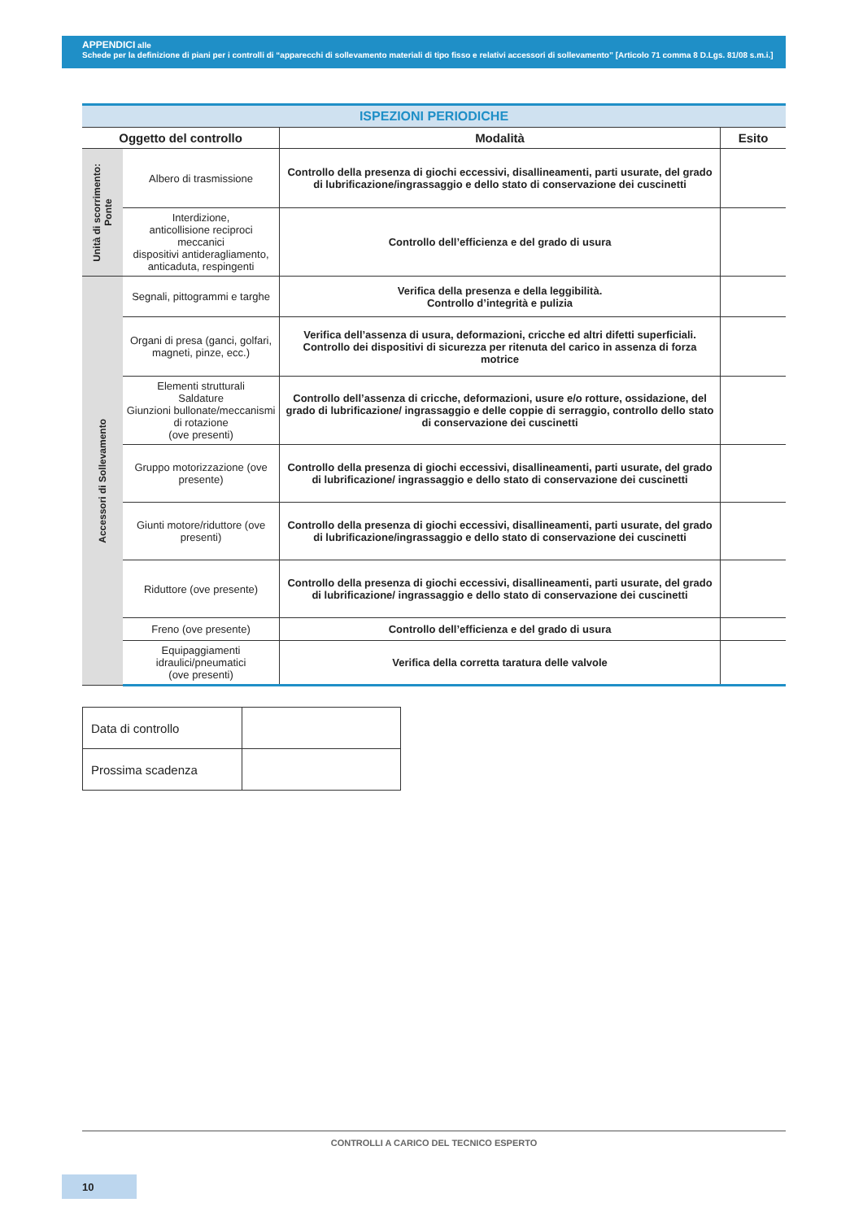APPENDICI alle
Schede per la definizione di piani per i controlli di “apparecchi di sollevamento materiali di tipo fisso e relativi accessori di sollevamento” [Articolo 71 comma 8 D.Lgs. 81/08 s.m.i.]
| ISPEZIONI PERIODICHE | | | |
| Oggetto del controllo | | Modalità | Esito |
| Unità di scorrimento: Ponte | Albero di trasmissione | Controllo della presenza di giochi eccessivi, disallineamenti, parti usurate, del grado di lubrificazione/ingrassaggio e dello stato di conservazione dei cuscinetti | |
| | Interdizione, anticollisione reciproci meccanici dispositivi antideragliamento, anticaduta, respingenti | Controllo dell’efficienza e del grado di usura | |
| Accessori di Sollevamento | Segnali, pittogrammi e targhe | Verifica della presenza e della leggibilità. Controllo d’integrità e pulizia | |
| | Organi di presa (ganci, golfari, magneti, pinze, ecc.) | Verifica dell’assenza di usura, deformazioni, cricche ed altri difetti superficiali. Controllo dei dispositivi di sicurezza per ritenuta del carico in assenza di forza motrice | |
| | Elementi strutturali Saldature Giunzioni bullonate/meccanismi di rotazione (ove presenti) | Controllo dell’assenza di cricche, deformazioni, usure e/o rotture, ossidazione, del grado di lubrificazione/ ingrassaggio e delle coppie di serraggio, controllo dello stato di conservazione dei cuscinetti | |
| | Gruppo motorizzazione (ove presente) | Controllo della presenza di giochi eccessivi, disallineamenti, parti usurate, del grado di lubrificazione/ ingrassaggio e dello stato di conservazione dei cuscinetti | |
| | Giunti motore/riduttore (ove presenti) | Controllo della presenza di giochi eccessivi, disallineamenti, parti usurate, del grado di lubrificazione/ingrassaggio e dello stato di conservazione dei cuscinetti | |
| | Riduttore (ove presente) | Controllo della presenza di giochi eccessivi, disallineamenti, parti usurate, del grado di lubrificazione/ ingrassaggio e dello stato di conservazione dei cuscinetti | |
| | Freno (ove presente) | Controllo dell’efficienza e del grado di usura | |
| | Equipaggiamenti idraulici/pneumatici (ove presenti) | Verifica della corretta taratura delle valvole | |
| Data di controllo | |
| Prossima scadenza | |
CONTROLLI A CARICO DEL TECNICO ESPERTO
10